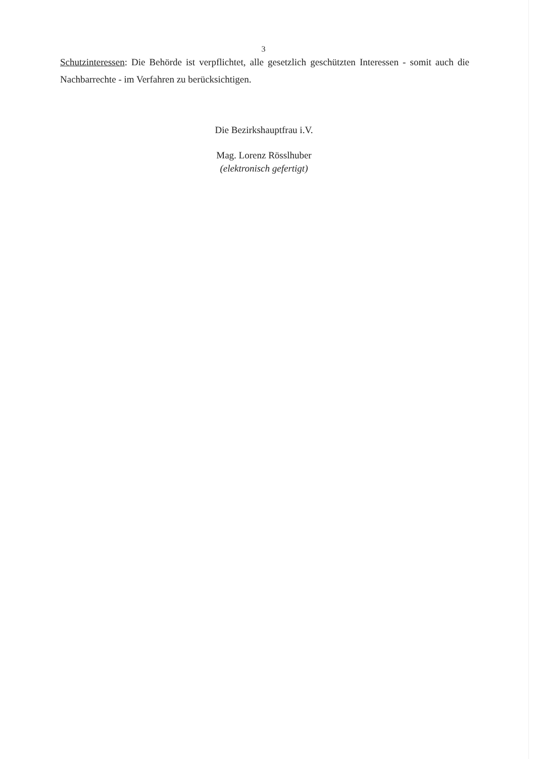3
Schutzinteressen: Die Behörde ist verpflichtet, alle gesetzlich geschützten Interessen - somit auch die Nachbarrechte - im Verfahren zu berücksichtigen.
Die Bezirkshauptfrau i.V.
Mag. Lorenz Rösslhuber
(elektronisch gefertigt)